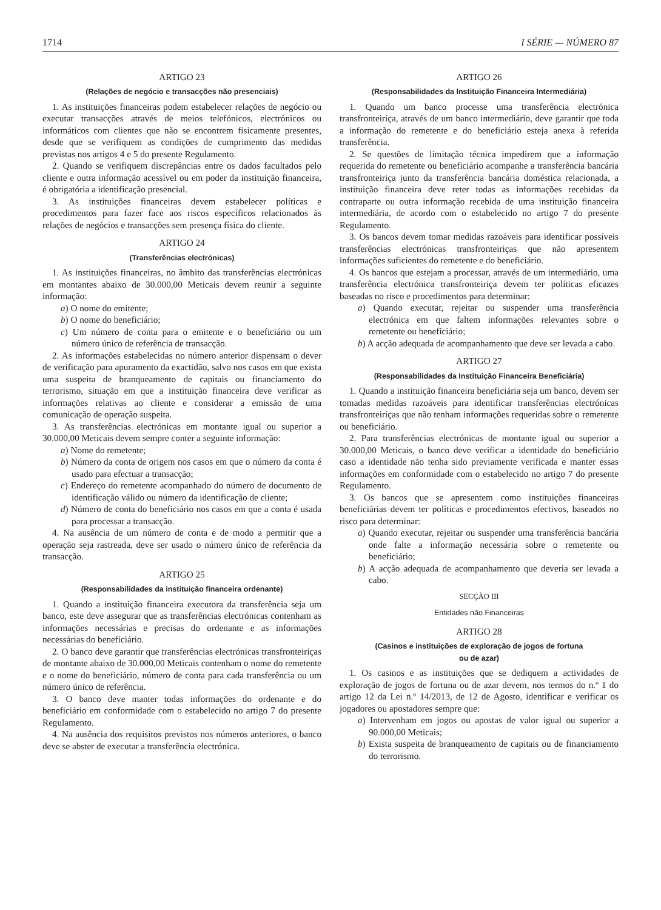1714 I SÉRIE — NÚMERO 87
ARTIGO 23
(Relações de negócio e transacções não presenciais)
1. As instituições financeiras podem estabelecer relações de negócio ou executar transacções através de meios telefónicos, electrónicos ou informáticos com clientes que não se encontrem fisicamente presentes, desde que se verifiquem as condições de cumprimento das medidas previstas nos artigos 4 e 5 do presente Regulamento.
2. Quando se verifiquem discrepâncias entre os dados facultados pelo cliente e outra informação acessível ou em poder da instituição financeira, é obrigatória a identificação presencial.
3. As instituições financeiras devem estabelecer políticas e procedimentos para fazer face aos riscos específicos relacionados às relações de negócios e transacções sem presença física do cliente.
ARTIGO 24
(Transferências electrónicas)
1. As instituições financeiras, no âmbito das transferências electrónicas em montantes abaixo de 30.000,00 Meticais devem reunir a seguinte informação:
a) O nome do emitente;
b) O nome do beneficiário;
c) Um número de conta para o emitente e o beneficiário ou um número único de referência de transacção.
2. As informações estabelecidas no número anterior dispensam o dever de verificação para apuramento da exactidão, salvo nos casos em que exista uma suspeita de branqueamento de capitais ou financiamento do terrorismo, situação em que a instituição financeira deve verificar as informações relativas ao cliente e considerar a emissão de uma comunicação de operação suspeita.
3. As transferências electrónicas em montante igual ou superior a 30.000,00 Meticais devem sempre conter a seguinte informação:
a) Nome do remetente;
b) Número da conta de origem nos casos em que o número da conta é usado para efectuar a transacção;
c) Endereço do remetente acompanhado do número de documento de identificação válido ou número da identificação de cliente;
d) Número de conta do beneficiário nos casos em que a conta é usada para processar a transacção.
4. Na ausência de um número de conta e de modo a permitir que a operação seja rastreada, deve ser usado o número único de referência da transacção.
ARTIGO 25
(Responsabilidades da instituição financeira ordenante)
1. Quando a instituição financeira executora da transferência seja um banco, este deve assegurar que as transferências electrónicas contenham as informações necessárias e precisas do ordenante e as informações necessárias do beneficiário.
2. O banco deve garantir que transferências electrónicas transfronteiriças de montante abaixo de 30.000,00 Meticais contenham o nome do remetente e o nome do beneficiário, número de conta para cada transferência ou um número único de referência.
3. O banco deve manter todas informações do ordenante e do beneficiário em conformidade com o estabelecido no artigo 7 do presente Regulamento.
4. Na ausência dos requisitos previstos nos números anteriores, o banco deve se abster de executar a transferência electrónica.
ARTIGO 26
(Responsabilidades da Instituição Financeira Intermediária)
1. Quando um banco processe uma transferência electrónica transfronteiriça, através de um banco intermediário, deve garantir que toda a informação do remetente e do beneficiário esteja anexa à referida transferência.
2. Se questões de limitação técnica impedirem que a informação requerida do remetente ou beneficiário acompanhe a transferência bancária transfronteiriça junto da transferência bancária doméstica relacionada, a instituição financeira deve reter todas as informações recebidas da contraparte ou outra informação recebida de uma instituição financeira intermediária, de acordo com o estabelecido no artigo 7 do presente Regulamento.
3. Os bancos devem tomar medidas razoáveis para identificar possíveis transferências electrónicas transfronteiriças que não apresentem informações suficientes do remetente e do beneficiário.
4. Os bancos que estejam a processar, através de um intermediário, uma transferência electrónica transfronteiriça devem ter políticas eficazes baseadas no risco e procedimentos para determinar:
a) Quando executar, rejeitar ou suspender uma transferência electrónica em que faltem informações relevantes sobre o remetente ou beneficiário;
b) A acção adequada de acompanhamento que deve ser levada a cabo.
ARTIGO 27
(Responsabilidades da Instituição Financeira Beneficiária)
1. Quando a instituição financeira beneficiária seja um banco, devem ser tomadas medidas razoáveis para identificar transferências electrónicas transfronteiriças que não tenham informações requeridas sobre o remetente ou beneficiário.
2. Para transferências electrónicas de montante igual ou superior a 30.000,00 Meticais, o banco deve verificar a identidade do beneficiário caso a identidade não tenha sido previamente verificada e manter essas informações em conformidade com o estabelecido no artigo 7 do presente Regulamento.
3. Os bancos que se apresentem como instituições financeiras beneficiárias devem ter políticas e procedimentos efectivos, baseados no risco para determinar:
a) Quando executar, rejeitar ou suspender uma transferência bancária onde falte a informação necessária sobre o remetente ou beneficiário;
b) A acção adequada de acompanhamento que deveria ser levada a cabo.
SECÇÃO III
Entidades não Financeiras
ARTIGO 28
(Casinos e instituições de exploração de jogos de fortuna
ou de azar)
1. Os casinos e as instituições que se dediquem a actividades de exploração de jogos de fortuna ou de azar devem, nos termos do n.º 1 do artigo 12 da Lei n.º 14/2013, de 12 de Agosto, identificar e verificar os jogadores ou apostadores sempre que:
a) Intervenham em jogos ou apostas de valor igual ou superior a 90.000,00 Meticais;
b) Exista suspeita de branqueamento de capitais ou de financiamento do terrorismo.